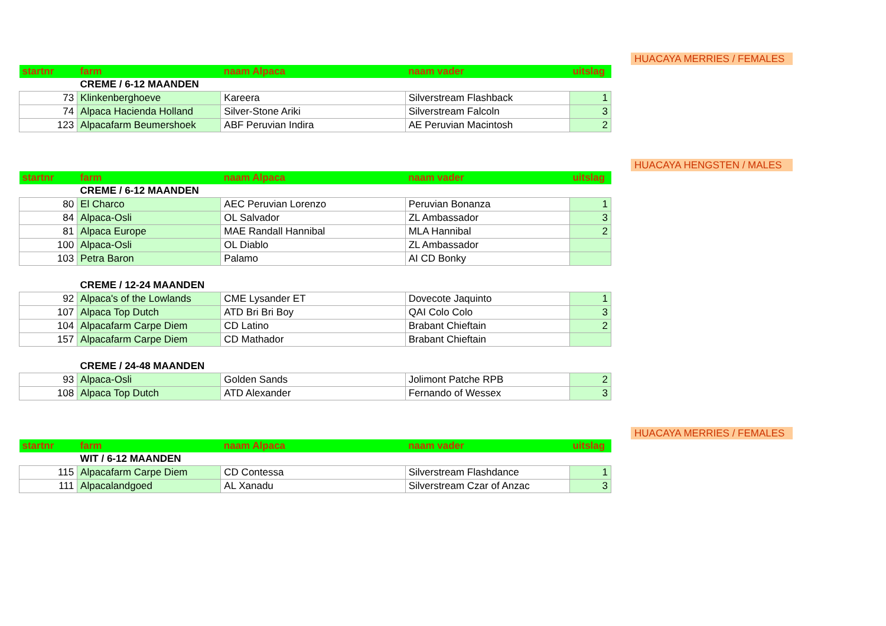HUACAYA MERRIES / FEMALES
| startnr | farm | naam Alpaca | naam vader | uitslag |
| --- | --- | --- | --- | --- |
| | CREME / 6-12 MAANDEN | | | |
| 73 | Klinkenberghoeve | Kareera | Silverstream Flashback | 1 |
| 74 | Alpaca Hacienda Holland | Silver-Stone Ariki | Silverstream Falcoln | 3 |
| 123 | Alpacafarm Beumershoek | ABF Peruvian Indira | AE Peruvian Macintosh | 2 |
HUACAYA HENGSTEN / MALES
| startnr | farm | naam Alpaca | naam vader | uitslag |
| --- | --- | --- | --- | --- |
| | CREME / 6-12 MAANDEN | | | |
| 80 | El Charco | AEC Peruvian Lorenzo | Peruvian Bonanza | 1 |
| 84 | Alpaca-Osli | OL Salvador | ZL Ambassador | 3 |
| 81 | Alpaca Europe | MAE Randall Hannibal | MLA Hannibal | 2 |
| 100 | Alpaca-Osli | OL Diablo | ZL Ambassador | |
| 103 | Petra Baron | Palamo | AI CD Bonky | |
| | CREME / 12-24 MAANDEN | | | |
| 92 | Alpaca's of the Lowlands | CME Lysander ET | Dovecote Jaquinto | 1 |
| 107 | Alpaca Top Dutch | ATD Bri Bri Boy | QAI Colo Colo | 3 |
| 104 | Alpacafarm Carpe Diem | CD Latino | Brabant Chieftain | 2 |
| 157 | Alpacafarm Carpe Diem | CD Mathador | Brabant Chieftain | |
| | CREME / 24-48 MAANDEN | | | |
| 93 | Alpaca-Osli | Golden Sands | Jolimont Patche RPB | 2 |
| 108 | Alpaca Top Dutch | ATD Alexander | Fernando of Wessex | 3 |
HUACAYA MERRIES / FEMALES
| startnr | farm | naam Alpaca | naam vader | uitslag |
| --- | --- | --- | --- | --- |
| | WIT / 6-12 MAANDEN | | | |
| 115 | Alpacafarm Carpe Diem | CD Contessa | Silverstream Flashdance | 1 |
| 111 | Alpacalandgoed | AL Xanadu | Silverstream Czar of Anzac | 3 |